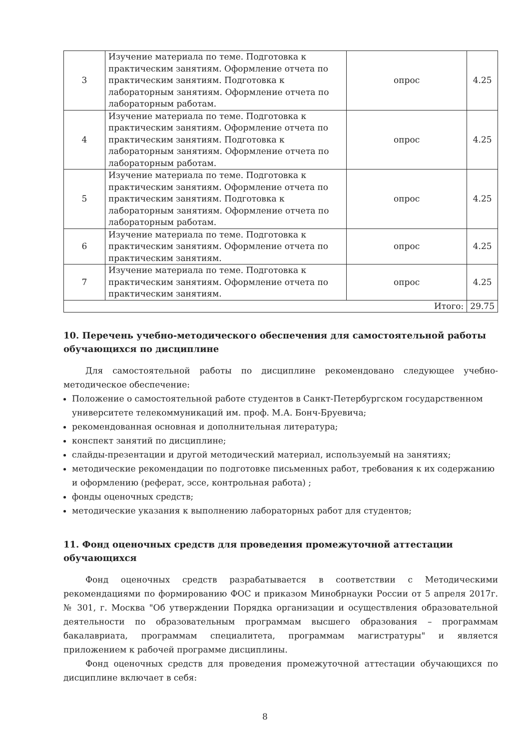| 3 | Изучение материала по теме. Подготовка к практическим занятиям. Оформление отчета по практическим занятиям. Подготовка к лабораторным занятиям. Оформление отчета по лабораторным работам. | опрос | 4.25 |
| 4 | Изучение материала по теме. Подготовка к практическим занятиям. Оформление отчета по практическим занятиям. Подготовка к лабораторным занятиям. Оформление отчета по лабораторным работам. | опрос | 4.25 |
| 5 | Изучение материала по теме. Подготовка к практическим занятиям. Оформление отчета по практическим занятиям. Подготовка к лабораторным занятиям. Оформление отчета по лабораторным работам. | опрос | 4.25 |
| 6 | Изучение материала по теме. Подготовка к практическим занятиям. Оформление отчета по практическим занятиям. | опрос | 4.25 |
| 7 | Изучение материала по теме. Подготовка к практическим занятиям. Оформление отчета по практическим занятиям. | опрос | 4.25 |
| Итого: | | | 29.75 |
10. Перечень учебно-методического обеспечения для самостоятельной работы обучающихся по дисциплине
Для самостоятельной работы по дисциплине рекомендовано следующее учебно-методическое обеспечение:
Положение о самостоятельной работе студентов в Санкт-Петербургском государственном университете телекоммуникаций им. проф. М.А. Бонч-Бруевича;
рекомендованная основная и дополнительная литература;
конспект занятий по дисциплине;
слайды-презентации и другой методический материал, используемый на занятиях;
методические рекомендации по подготовке письменных работ, требования к их содержанию и оформлению (реферат, эссе, контрольная работа) ;
фонды оценочных средств;
методические указания к выполнению лабораторных работ для студентов;
11. Фонд оценочных средств для проведения промежуточной аттестации обучающихся
Фонд оценочных средств разрабатывается в соответствии с Методическими рекомендациями по формированию ФОС и приказом Минобрнауки России от 5 апреля 2017г. № 301, г. Москва "Об утверждении Порядка организации и осуществления образовательной деятельности по образовательным программам высшего образования – программам бакалавриата, программам специалитета, программам магистратуры" и является приложением к рабочей программе дисциплины.
Фонд оценочных средств для проведения промежуточной аттестации обучающихся по дисциплине включает в себя:
8